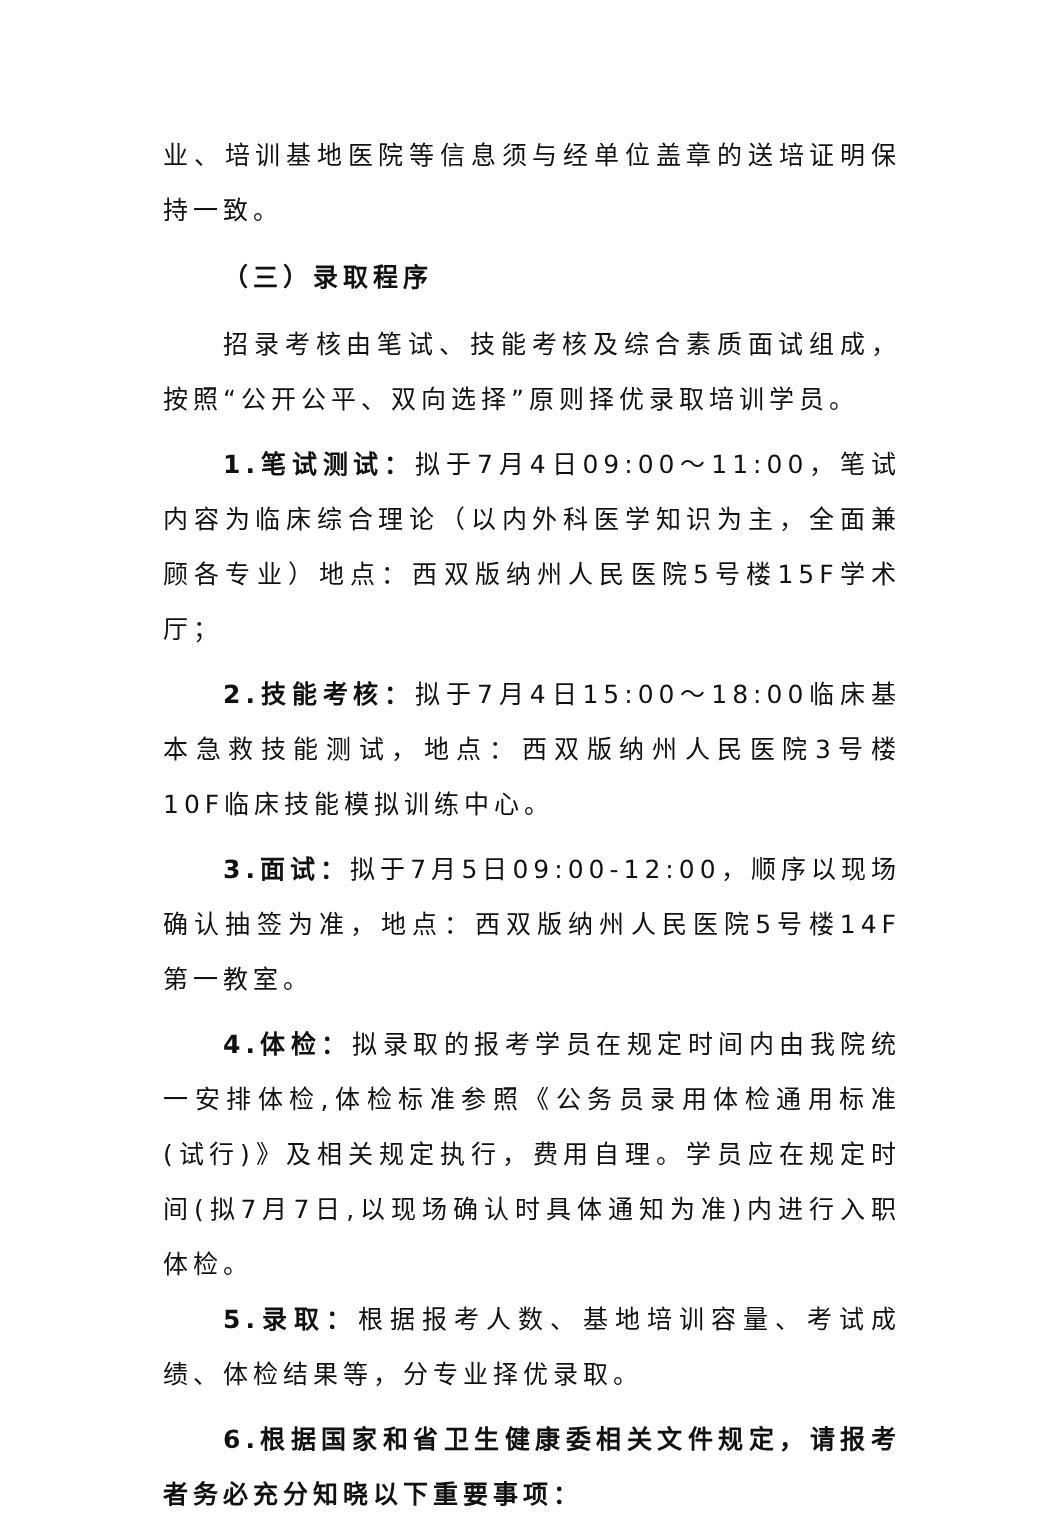业、培训基地医院等信息须与经单位盖章的送培证明保持一致。
（三）录取程序
招录考核由笔试、技能考核及综合素质面试组成，按照“公开公平、双向选择”原则择优录取培训学员。
1.笔试测试：拟于7月4日09:00～11:00，笔试内容为临床综合理论（以内外科医学知识为主，全面兼顾各专业）地点：西双版纳州人民医院5号楼15F学术厅；
2.技能考核：拟于7月4日15:00～18:00临床基本急救技能测试，地点：西双版纳州人民医院3号楼10F临床技能模拟训练中心。
3.面试：拟于7月5日09:00-12:00，顺序以现场确认抽签为准，地点：西双版纳州人民医院5号楼14F第一教室。
4.体检：拟录取的报考学员在规定时间内由我院统一安排体检,体检标准参照《公务员录用体检通用标准(试行)》及相关规定执行，费用自理。学员应在规定时间(拟7月7日,以现场确认时具体通知为准)内进行入职体检。
5.录取：根据报考人数、基地培训容量、考试成绩、体检结果等，分专业择优录取。
6.根据国家和省卫生健康委相关文件规定，请报考者务必充分知晓以下重要事项：